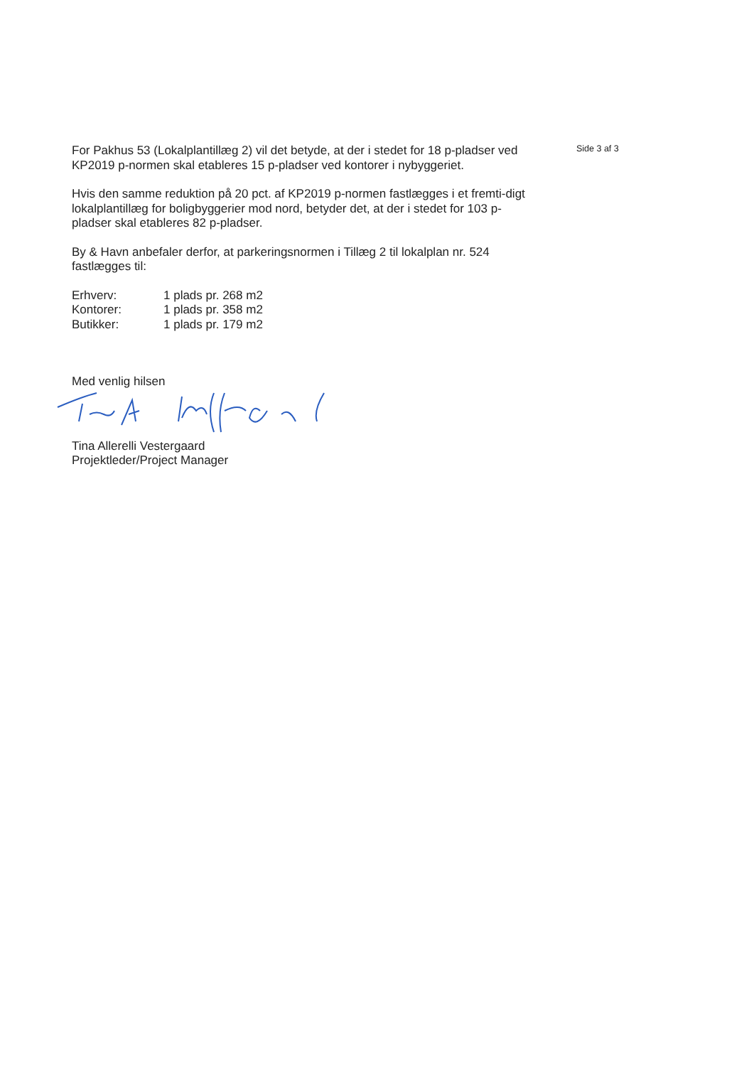For Pakhus 53 (Lokalplantillæg 2) vil det betyde, at der i stedet for 18 p-pladser ved KP2019 p-normen skal etableres 15 p-pladser ved kontorer i nybyggeriet.
Hvis den samme reduktion på 20 pct. af KP2019 p-normen fastlægges i et fremti-digt lokalplantillæg for boligbyggerier mod nord, betyder det, at der i stedet for 103 p-pladser skal etableres 82 p-pladser.
By & Havn anbefaler derfor, at parkeringsnormen i Tillæg 2 til lokalplan nr. 524 fastlægges til:
| Erhverv: | 1 plads pr. 268 m2 |
| Kontorer: | 1 plads pr. 358 m2 |
| Butikker: | 1 plads pr. 179 m2 |
Med venlig hilsen
Tina Allerelli Vestergaard
Projektleder/Project Manager
Side 3 af 3